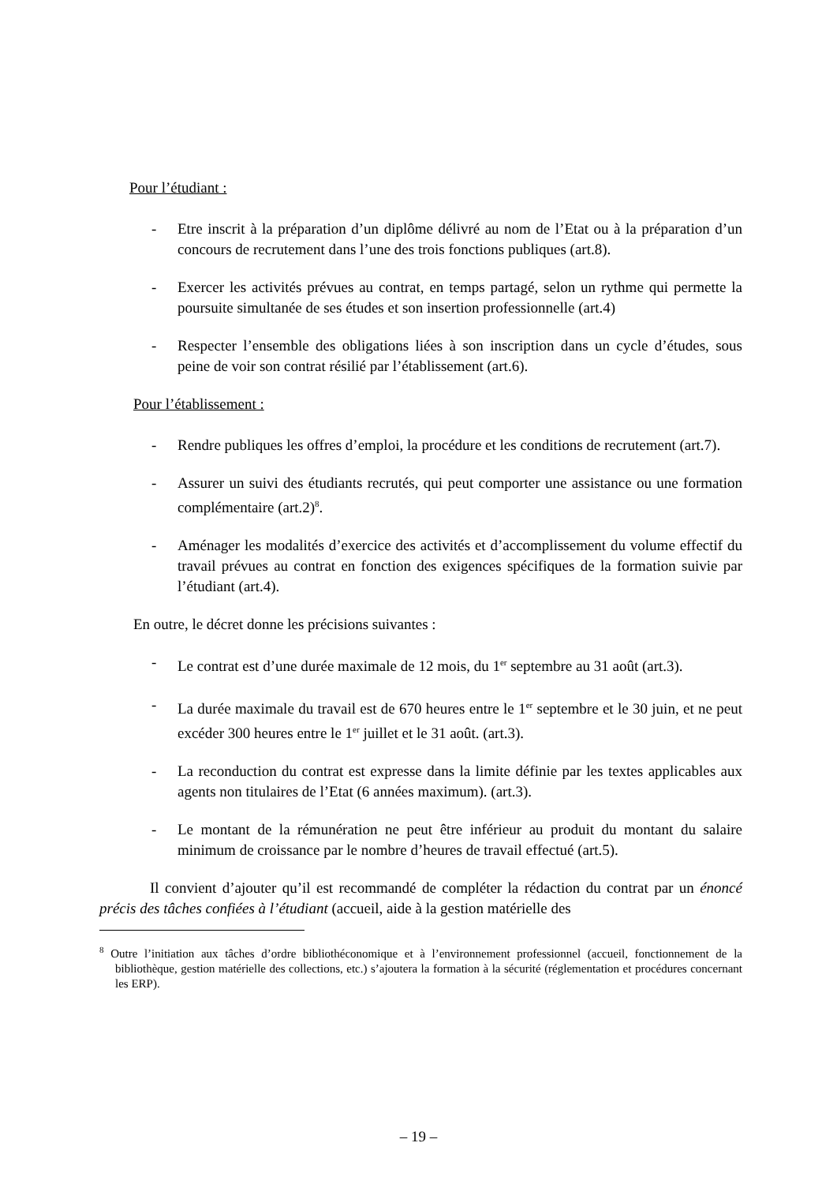Pour l’étudiant :
- Etre inscrit à la préparation d’un diplôme délivré au nom de l’Etat ou à la préparation d’un concours de recrutement dans l’une des trois fonctions publiques (art.8).
- Exercer les activités prévues au contrat, en temps partagé, selon un rythme qui permette la poursuite simultanée de ses études et son insertion professionnelle (art.4)
- Respecter l’ensemble des obligations liées à son inscription dans un cycle d’études, sous peine de voir son contrat résilié par l’établissement (art.6).
Pour l’établissement :
- Rendre publiques les offres d’emploi, la procédure et les conditions de recrutement (art.7).
- Assurer un suivi des étudiants recrutés, qui peut comporter une assistance ou une formation complémentaire (art.2)<sup>8</sup>.
- Aménager les modalités d’exercice des activités et d’accomplissement du volume effectif du travail prévues au contrat en fonction des exigences spécifiques de la formation suivie par l’étudiant (art.4).
En outre, le décret donne les précisions suivantes :
- Le contrat est d’une durée maximale de 12 mois, du 1<sup>er</sup> septembre au 31 août (art.3).
- La durée maximale du travail est de 670 heures entre le 1<sup>er</sup> septembre et le 30 juin, et ne peut excéder 300 heures entre le 1<sup>er</sup> juillet et le 31 août. (art.3).
- La reconduction du contrat est expresse dans la limite définie par les textes applicables aux agents non titulaires de l’Etat (6 années maximum). (art.3).
- Le montant de la rémunération ne peut être inférieur au produit du montant du salaire minimum de croissance par le nombre d’heures de travail effectué (art.5).
Il convient d’ajouter qu’il est recommandé de compléter la rédaction du contrat par un énoncé précis des tâches confiées à l’étudiant (accueil, aide à la gestion matérielle des
<sup>8</sup> Outre l’initiation aux tâches d’ordre bibliothéconomique et à l’environnement professionnel (accueil, fonctionnement de la bibliothèque, gestion matérielle des collections, etc.) s’ajoutera la formation à la sécurité (réglementation et procédures concernant les ERP).
– 19 –